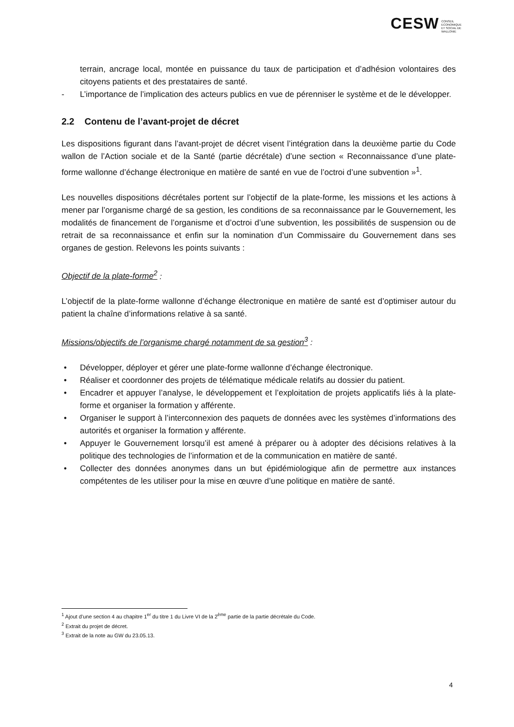CESW CONSEIL ECONOMIQUE ET SOCIAL DE WALLONIE
terrain, ancrage local, montée en puissance du taux de participation et d’adhésion volontaires des citoyens patients et des prestataires de santé.
- L’importance de l’implication des acteurs publics en vue de pérenniser le système et de le développer.
2.2 Contenu de l’avant-projet de décret
Les dispositions figurant dans l’avant-projet de décret visent l’intégration dans la deuxième partie du Code wallon de l’Action sociale et de la Santé (partie décrétale) d’une section « Reconnaissance d’une plate-forme wallonne d’échange électronique en matière de santé en vue de l’octroi d’une subvention »<sup>1</sup>.
Les nouvelles dispositions décrétales portent sur l’objectif de la plate-forme, les missions et les actions à mener par l’organisme chargé de sa gestion, les conditions de sa reconnaissance par le Gouvernement, les modalités de financement de l’organisme et d’octroi d’une subvention, les possibilités de suspension ou de retrait de sa reconnaissance et enfin sur la nomination d’un Commissaire du Gouvernement dans ses organes de gestion. Relevons les points suivants :
Objectif de la plate-forme<sup>2</sup> :
L’objectif de la plate-forme wallonne d’échange électronique en matière de santé est d’optimiser autour du patient la chaîne d’informations relative à sa santé.
Missions/objectifs de l’organisme chargé notamment de sa gestion<sup>3</sup> :
• Développer, déployer et gérer une plate-forme wallonne d’échange électronique.
• Réaliser et coordonner des projets de télématique médicale relatifs au dossier du patient.
• Encadrer et appuyer l’analyse, le développement et l’exploitation de projets applicatifs liés à la plate-forme et organiser la formation y afférente.
• Organiser le support à l’interconnexion des paquets de données avec les systèmes d’informations des autorités et organiser la formation y afférente.
• Appuyer le Gouvernement lorsqu’il est amené à préparer ou à adopter des décisions relatives à la politique des technologies de l’information et de la communication en matière de santé.
• Collecter des données anonymes dans un but épidémiologique afin de permettre aux instances compétentes de les utiliser pour la mise en œuvre d’une politique en matière de santé.
<sup>1</sup> Ajout d’une section 4 au chapitre 1<sup>er</sup> du titre 1 du Livre VI de la 2<sup>ème</sup> partie de la partie décrétale du Code.
<sup>2</sup> Extrait du projet de décret.
<sup>3</sup> Extrait de la note au GW du 23.05.13.
4